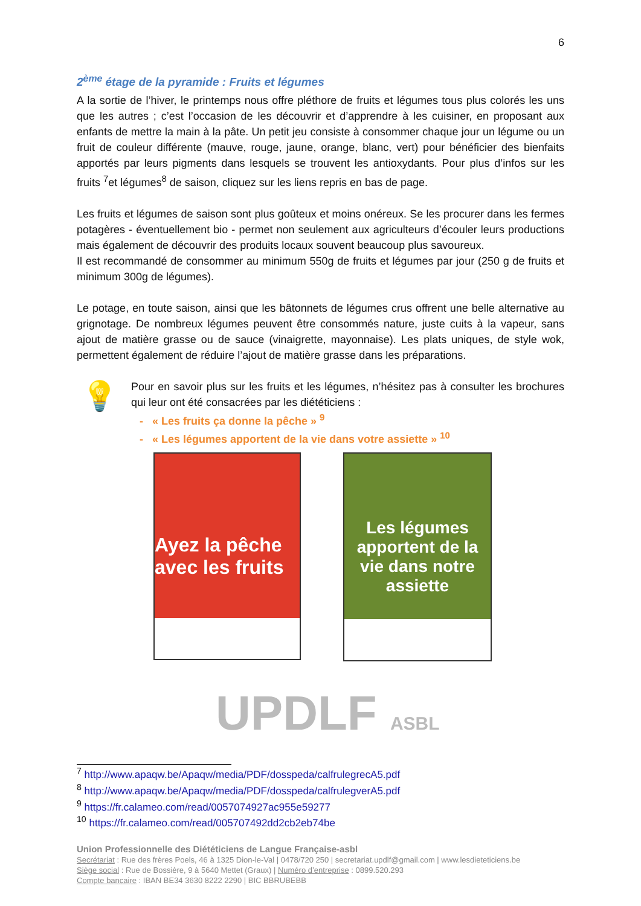6
2<sup>ème</sup> étage de la pyramide : Fruits et légumes
A la sortie de l’hiver, le printemps nous offre pléthore de fruits et légumes tous plus colorés les uns que les autres ; c’est l’occasion de les découvrir et d’apprendre à les cuisiner, en proposant aux enfants de mettre la main à la pâte. Un petit jeu consiste à consommer chaque jour un légume ou un fruit de couleur différente (mauve, rouge, jaune, orange, blanc, vert) pour bénéficier des bienfaits apportés par leurs pigments dans lesquels se trouvent les antioxydants. Pour plus d’infos sur les fruits <sup>7</sup>et légumes<sup>8</sup> de saison, cliquez sur les liens repris en bas de page.
Les fruits et légumes de saison sont plus goûteux et moins onéreux. Se les procurer dans les fermes potagères - éventuellement bio - permet non seulement aux agriculteurs d’écouler leurs productions mais également de découvrir des produits locaux souvent beaucoup plus savoureux.
Il est recommandé de consommer au minimum 550g de fruits et légumes par jour (250 g de fruits et minimum 300g de légumes).
Le potage, en toute saison, ainsi que les bâtonnets de légumes crus offrent une belle alternative au grignotage. De nombreux légumes peuvent être consommés nature, juste cuits à la vapeur, sans ajout de matière grasse ou de sauce (vinaigrette, mayonnaise). Les plats uniques, de style wok, permettent également de réduire l’ajout de matière grasse dans les préparations.
💡
Pour en savoir plus sur les fruits et les légumes, n’hésitez pas à consulter les brochures qui leur ont été consacrées par les diététiciens :
- « Les fruits ça donne la pêche » <sup>9</sup>
- « Les légumes apportent de la vie dans votre assiette » <sup>10</sup>
Ayez la pêche avec les fruits
Les légumes apportent de la vie dans notre assiette
UPDLF ASBL
<sup>7</sup> http://www.apaqw.be/Apaqw/media/PDF/dosspeda/calfrulegrecA5.pdf
<sup>8</sup> http://www.apaqw.be/Apaqw/media/PDF/dosspeda/calfrulegverA5.pdf
<sup>9</sup> https://fr.calameo.com/read/0057074927ac955e59277
<sup>10</sup> https://fr.calameo.com/read/005707492dd2cb2eb74be
Union Professionnelle des Diététiciens de Langue Française-asbl
Secrétariat : Rue des frères Poels, 46 à 1325 Dion-le-Val | 0478/720 250 | secretariat.updlf@gmail.com | www.lesdieteticiens.be
Siège social : Rue de Bossière, 9 à 5640 Mettet (Graux) | Numéro d’entreprise : 0899.520.293
Compte bancaire : IBAN BE34 3630 8222 2290 | BIC BBRUBEBB